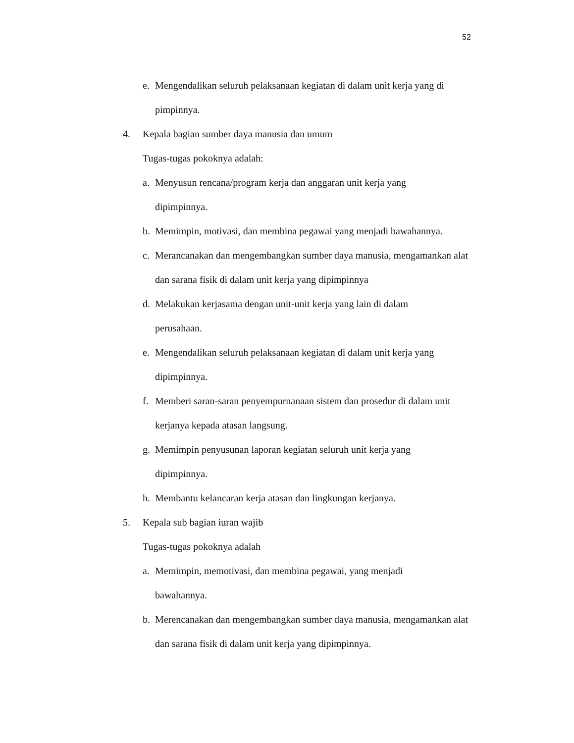52
e. Mengendalikan seluruh pelaksanaan kegiatan di dalam unit kerja yang di pimpinnya.
4. Kepala bagian sumber daya manusia dan umum
Tugas-tugas pokoknya adalah:
a. Menyusun rencana/program kerja dan anggaran unit kerja yang
dipimpinnya.
b. Memimpin, motivasi, dan membina pegawai yang menjadi bawahannya.
c. Merancanakan dan mengembangkan sumber daya manusia, mengamankan alat dan sarana fisik di dalam unit kerja yang dipimpinnya
d. Melakukan kerjasama dengan unit-unit kerja yang lain di dalam
perusahaan.
e. Mengendalikan seluruh pelaksanaan kegiatan di dalam unit kerja yang
dipimpinnya.
f. Memberi saran-saran penyempurnanaan sistem dan prosedur di dalam unit kerjanya kepada atasan langsung.
g. Memimpin penyusunan laporan kegiatan seluruh unit kerja yang
dipimpinnya.
h. Membantu kelancaran kerja atasan dan lingkungan kerjanya.
5. Kepala sub bagian iuran wajib
Tugas-tugas pokoknya adalah
a. Memimpin, memotivasi, dan membina pegawai, yang menjadi
bawahannya.
b. Merencanakan dan mengembangkan sumber daya manusia, mengamankan alat dan sarana fisik di dalam unit kerja yang dipimpinnya.